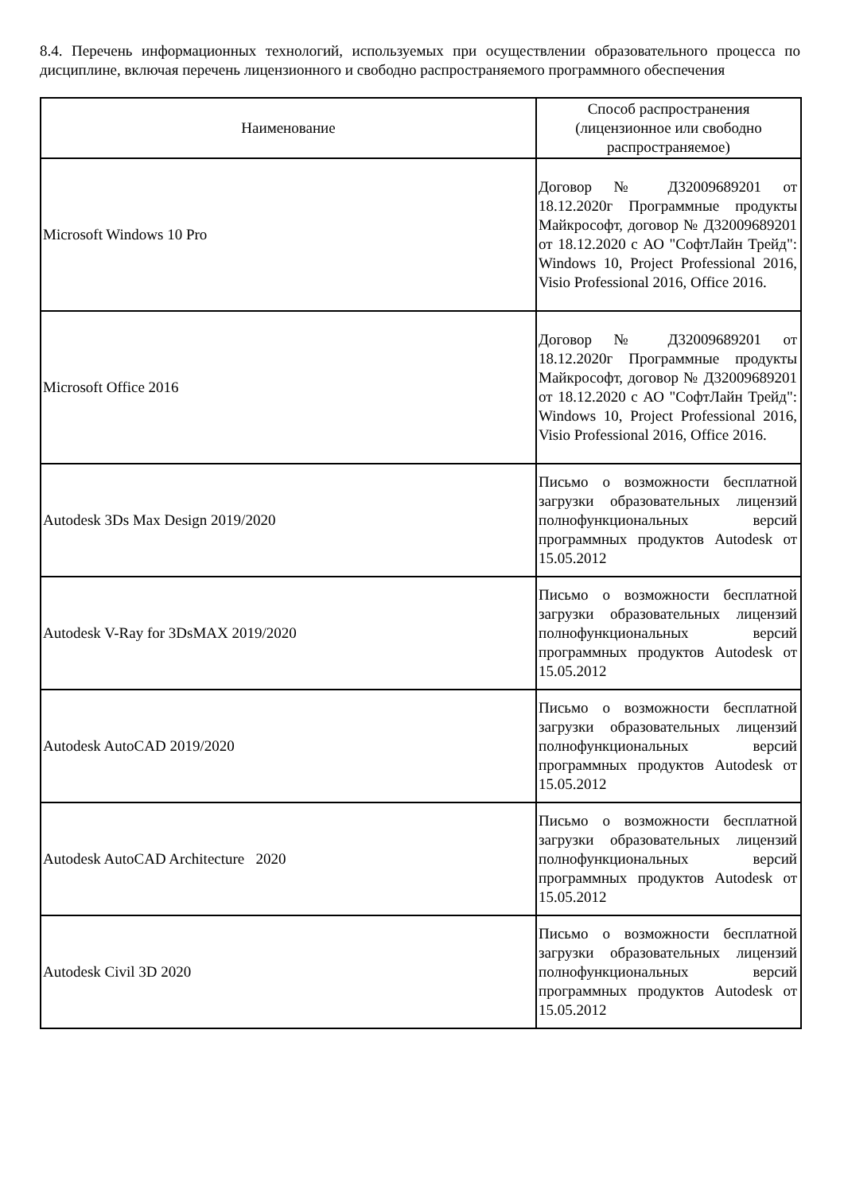8.4. Перечень информационных технологий, используемых при осуществлении образовательного процесса по дисциплине, включая перечень лицензионного и свободно распространяемого программного обеспечения
| Наименование | Способ распространения (лицензионное или свободно распространяемое) |
| --- | --- |
| Microsoft Windows 10 Pro | Договор № Д32009689201 от 18.12.2020г Программные продукты Майкрософт, договор № Д32009689201 от 18.12.2020 с АО "СофтЛайн Трейд": Windows 10, Project Professional 2016, Visio Professional 2016, Office 2016. |
| Microsoft Office 2016 | Договор № Д32009689201 от 18.12.2020г Программные продукты Майкрософт, договор № Д32009689201 от 18.12.2020 с АО "СофтЛайн Трейд": Windows 10, Project Professional 2016, Visio Professional 2016, Office 2016. |
| Autodesk 3Ds Max Design 2019/2020 | Письмо о возможности бесплатной загрузки образовательных лицензий полнофункциональных версий программных продуктов Autodesk от 15.05.2012 |
| Autodesk V-Ray for 3DsMAX 2019/2020 | Письмо о возможности бесплатной загрузки образовательных лицензий полнофункциональных версий программных продуктов Autodesk от 15.05.2012 |
| Autodesk AutoCAD 2019/2020 | Письмо о возможности бесплатной загрузки образовательных лицензий полнофункциональных версий программных продуктов Autodesk от 15.05.2012 |
| Autodesk AutoCAD Architecture 2020 | Письмо о возможности бесплатной загрузки образовательных лицензий полнофункциональных версий программных продуктов Autodesk от 15.05.2012 |
| Autodesk Civil 3D 2020 | Письмо о возможности бесплатной загрузки образовательных лицензий полнофункциональных версий программных продуктов Autodesk от 15.05.2012 |